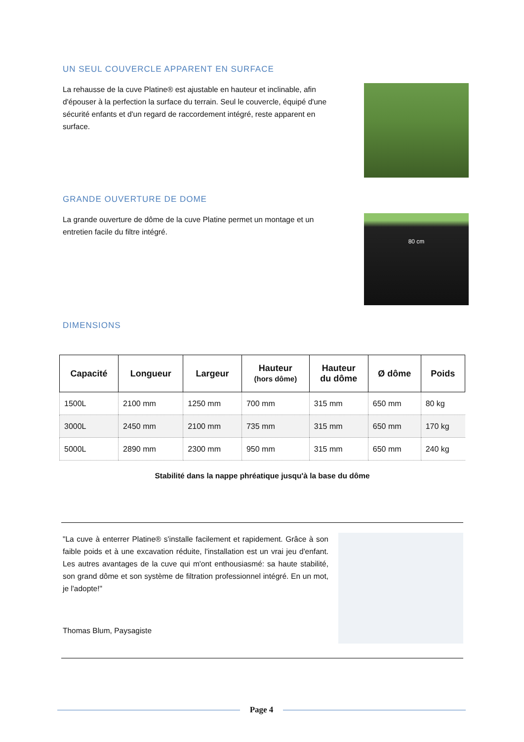UN SEUL COUVERCLE APPARENT EN SURFACE
La rehausse de la cuve Platine® est ajustable en hauteur et inclinable, afin d'épouser à la perfection la surface du terrain. Seul le couvercle, équipé d'une sécurité enfants et d'un regard de raccordement intégré, reste apparent en surface.
GRANDE OUVERTURE DE DOME
La grande ouverture de dôme de la cuve Platine permet un montage et un entretien facile du filtre intégré.
80 cm
DIMENSIONS
| Capacité | Longueur | Largeur | Hauteur (hors dôme) | Hauteur du dôme | Ø dôme | Poids |
| --- | --- | --- | --- | --- | --- | --- |
| 1500L | 2100 mm | 1250 mm | 700 mm | 315 mm | 650 mm | 80 kg |
| 3000L | 2450 mm | 2100 mm | 735 mm | 315 mm | 650 mm | 170 kg |
| 5000L | 2890 mm | 2300 mm | 950 mm | 315 mm | 650 mm | 240 kg |
Stabilité dans la nappe phréatique jusqu'à la base du dôme
"La cuve à enterrer Platine® s'installe facilement et rapidement. Grâce à son faible poids et à une excavation réduite, l'installation est un vrai jeu d'enfant. Les autres avantages de la cuve qui m'ont enthousiasmé: sa haute stabilité, son grand dôme et son système de filtration professionnel intégré. En un mot, je l'adopte!"
Thomas Blum, Paysagiste
Page 4